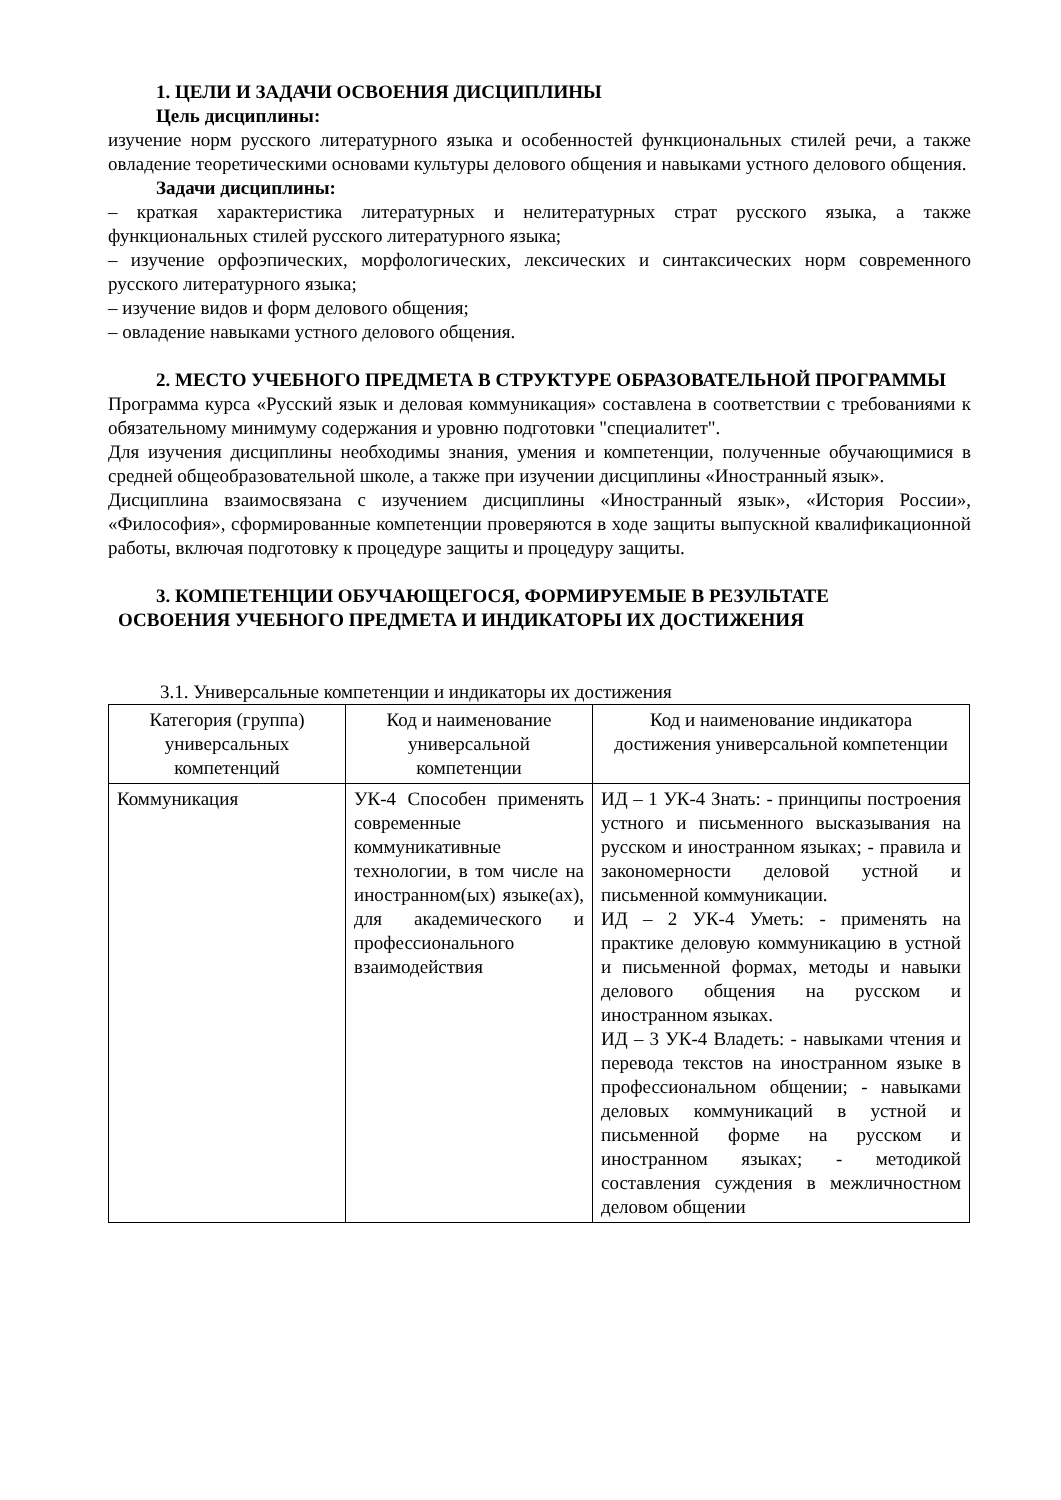1. ЦЕЛИ И ЗАДАЧИ ОСВОЕНИЯ ДИСЦИПЛИНЫ
Цель дисциплины:
изучение норм русского литературного языка и особенностей функциональных стилей речи, а также овладение теоретическими основами культуры делового общения и навыками устного делового общения.
Задачи дисциплины:
– краткая характеристика литературных и нелитературных страт русского языка, а также функциональных стилей русского литературного языка;
– изучение орфоэпических, морфологических, лексических и синтаксических норм современного русского литературного языка;
– изучение видов и форм делового общения;
– овладение навыками устного делового общения.
2. МЕСТО УЧЕБНОГО ПРЕДМЕТА В СТРУКТУРЕ ОБРАЗОВАТЕЛЬНОЙ ПРОГРАММЫ
Программа курса «Русский язык и деловая коммуникация» составлена в соответствии с требованиями к обязательному минимуму содержания и уровню подготовки "специалитет".
Для изучения дисциплины необходимы знания, умения и компетенции, полученные обучающимися в средней общеобразовательной школе, а также при изучении дисциплины «Иностранный язык».
Дисциплина взаимосвязана с изучением дисциплины «Иностранный язык», «История России», «Философия», сформированные компетенции проверяются в ходе защиты выпускной квалификационной работы, включая подготовку к процедуре защиты и процедуру защиты.
3. КОМПЕТЕНЦИИ ОБУЧАЮЩЕГОСЯ, ФОРМИРУЕМЫЕ В РЕЗУЛЬТАТЕ
ОСВОЕНИЯ УЧЕБНОГО ПРЕДМЕТА И ИНДИКАТОРЫ ИХ ДОСТИЖЕНИЯ
3.1. Универсальные компетенции и индикаторы их достижения
| Категория (группа) универсальных компетенций | Код и наименование универсальной компетенции | Код и наименование индикатора достижения универсальной компетенции |
| --- | --- | --- |
| Коммуникация | УК-4 Способен применять современные коммуникативные технологии, в том числе на иностранном(ых) языке(ах), для академического и профессионального взаимодействия | ИД – 1 УК-4 Знать: - принципы построения устного и письменного высказывания на русском и иностранном языках; - правила и закономерности деловой устной и письменной коммуникации. ИД – 2 УК-4 Уметь: - применять на практике деловую коммуникацию в устной и письменной формах, методы и навыки делового общения на русском и иностранном языках. ИД – 3 УК-4 Владеть: - навыками чтения и перевода текстов на иностранном языке в профессиональном общении; - навыками деловых коммуникаций в устной и письменной форме на русском и иностранном языках; - методикой составления суждения в межличностном деловом общении |